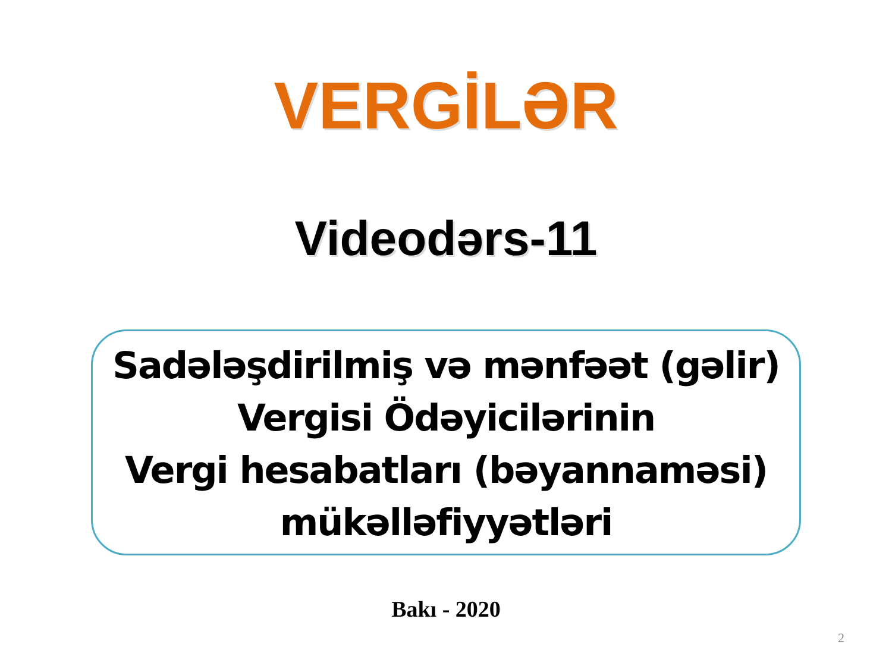VERGİLƏR
Videodərs-11
Sadələşdirilmiş və mənfəət (gəlir)
Vergisi Ödəyicilərinin
Vergi hesabatları (bəyannaməsi)
mükəlləfiyyətləri
Bakı - 2020
2